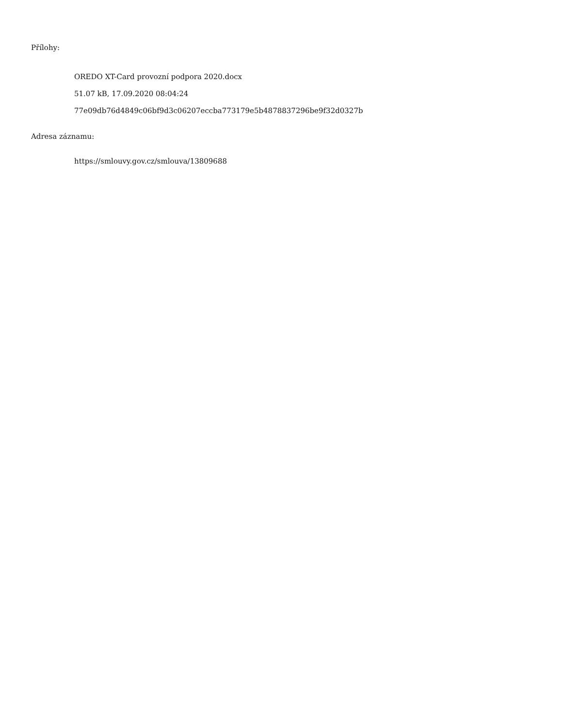Přílohy:
OREDO XT-Card provozní podpora 2020.docx
51.07 kB, 17.09.2020 08:04:24
77e09db76d4849c06bf9d3c06207eccba773179e5b4878837296be9f32d0327b
Adresa záznamu:
https://smlouvy.gov.cz/smlouva/13809688